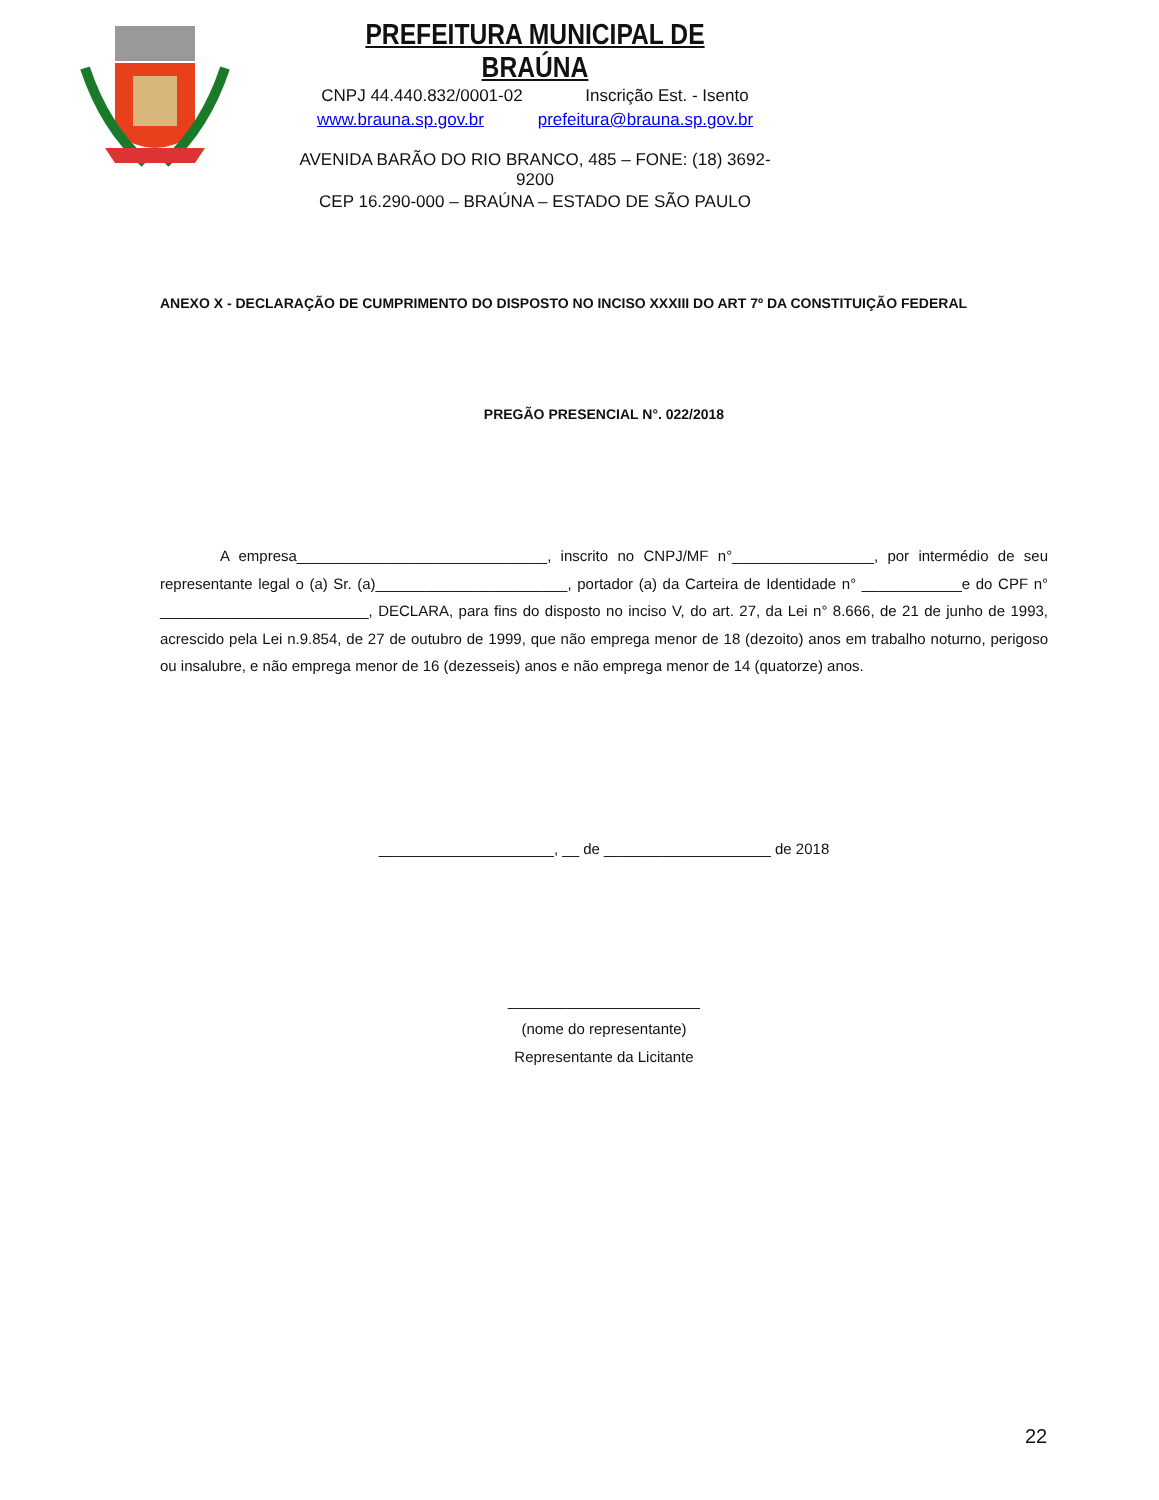PREFEITURA MUNICIPAL DE BRAÚNA
CNPJ 44.440.832/0001-02 Inscrição Est. - Isento
www.brauna.sp.gov.br prefeitura@brauna.sp.gov.br
AVENIDA BARÃO DO RIO BRANCO, 485 – FONE: (18) 3692-9200
CEP 16.290-000 – BRAÚNA – ESTADO DE SÃO PAULO
ANEXO X - DECLARAÇÃO DE CUMPRIMENTO DO DISPOSTO NO INCISO XXXIII DO ART 7º DA CONSTITUIÇÃO FEDERAL
PREGÃO PRESENCIAL N°. 022/2018
    A empresa______________________________, inscrito no CNPJ/MF n°_________________, por intermédio de seu representante legal o (a) Sr. (a)_______________________, portador (a) da Carteira de Identidade n° ____________e do CPF n° _________________________, DECLARA, para fins do disposto no inciso V, do art. 27, da Lei n° 8.666, de 21 de junho de 1993, acrescido pela Lei n.9.854, de 27 de outubro de 1999, que não emprega menor de 18 (dezoito) anos em trabalho noturno, perigoso ou insalubre, e não emprega menor de 16 (dezesseis) anos e não emprega menor de 14 (quatorze) anos.
_____________________, __ de ____________________ de 2018
_______________________
(nome do representante)
Representante da Licitante
22